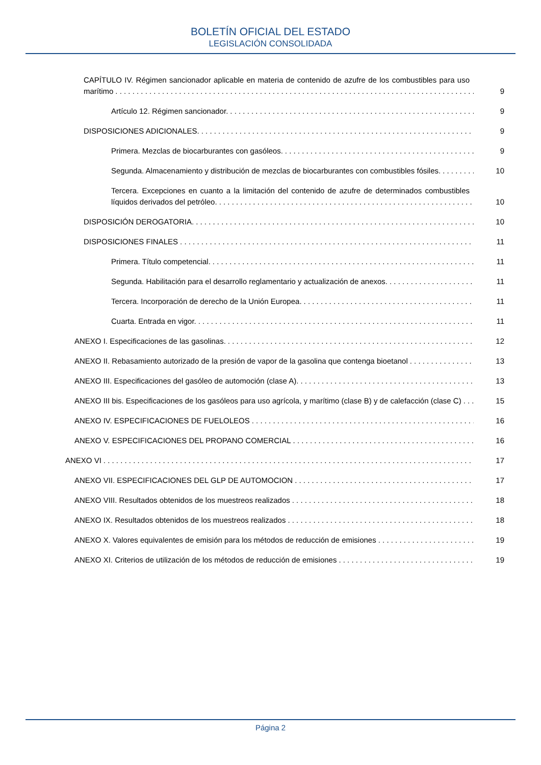BOLETÍN OFICIAL DEL ESTADO
LEGISLACIÓN CONSOLIDADA
CAPÍTULO IV. Régimen sancionador aplicable en materia de contenido de azufre de los combustibles para uso marítimo
9
Artículo 12. Régimen sancionador.
9
DISPOSICIONES ADICIONALES.
9
Primera. Mezclas de biocarburantes con gasóleos.
9
Segunda. Almacenamiento y distribución de mezclas de biocarburantes con combustibles fósiles.
10
Tercera. Excepciones en cuanto a la limitación del contenido de azufre de determinados combustibles líquidos derivados del petróleo.
10
DISPOSICIÓN DEROGATORIA.
10
DISPOSICIONES FINALES
11
Primera. Título competencial.
11
Segunda. Habilitación para el desarrollo reglamentario y actualización de anexos.
11
Tercera. Incorporación de derecho de la Unión Europea.
11
Cuarta. Entrada en vigor.
11
ANEXO I. Especificaciones de las gasolinas.
12
ANEXO II. Rebasamiento autorizado de la presión de vapor de la gasolina que contenga bioetanol
13
ANEXO III. Especificaciones del gasóleo de automoción (clase A).
13
ANEXO III bis. Especificaciones de los gasóleos para uso agrícola, y marítimo (clase B) y de calefacción (clase C)
15
ANEXO IV. ESPECIFICACIONES DE FUELOLEOS
16
ANEXO V. ESPECIFICACIONES DEL PROPANO COMERCIAL
16
ANEXO VI
17
ANEXO VII. ESPECIFICACIONES DEL GLP DE AUTOMOCION
17
ANEXO VIII. Resultados obtenidos de los muestreos realizados
18
ANEXO IX. Resultados obtenidos de los muestreos realizados
18
ANEXO X. Valores equivalentes de emisión para los métodos de reducción de emisiones
19
ANEXO XI. Criterios de utilización de los métodos de reducción de emisiones
19
Página 2